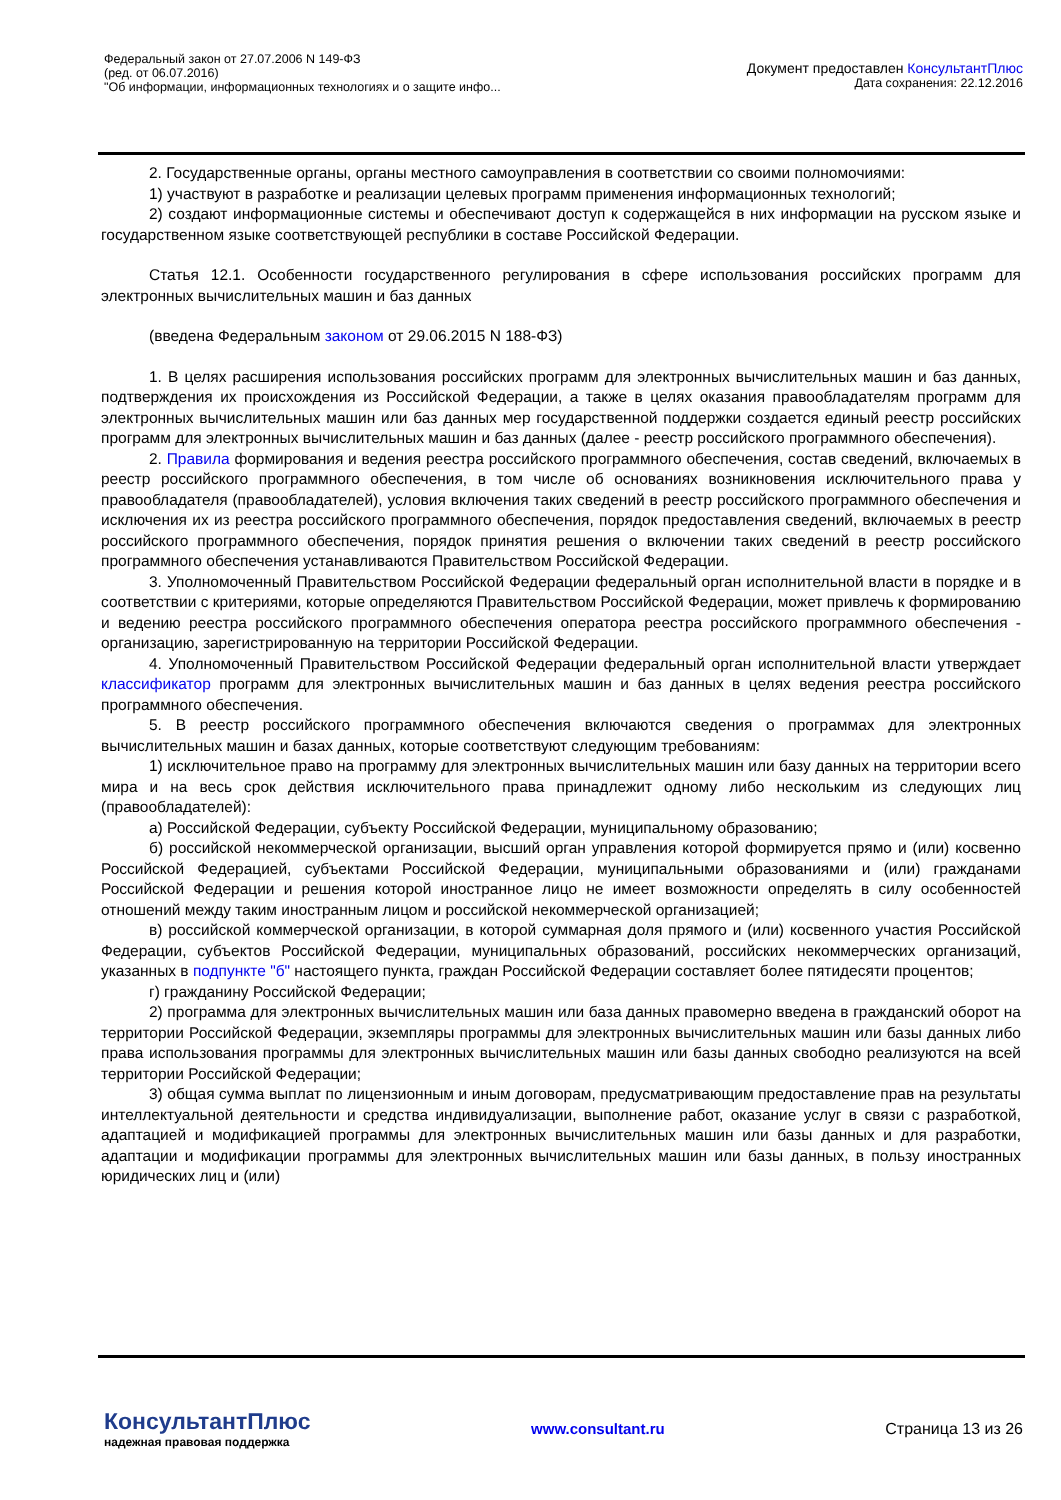Федеральный закон от 27.07.2006 N 149-ФЗ
(ред. от 06.07.2016)
"Об информации, информационных технологиях и о защите инфо...
Документ предоставлен КонсультантПлюс
Дата сохранения: 22.12.2016
2. Государственные органы, органы местного самоуправления в соответствии со своими полномочиями:
1) участвуют в разработке и реализации целевых программ применения информационных технологий;
2) создают информационные системы и обеспечивают доступ к содержащейся в них информации на русском языке и государственном языке соответствующей республики в составе Российской Федерации.
Статья 12.1. Особенности государственного регулирования в сфере использования российских программ для электронных вычислительных машин и баз данных
(введена Федеральным законом от 29.06.2015 N 188-ФЗ)
1. В целях расширения использования российских программ для электронных вычислительных машин и баз данных, подтверждения их происхождения из Российской Федерации, а также в целях оказания правообладателям программ для электронных вычислительных машин или баз данных мер государственной поддержки создается единый реестр российских программ для электронных вычислительных машин и баз данных (далее - реестр российского программного обеспечения).
2. Правила формирования и ведения реестра российского программного обеспечения, состав сведений, включаемых в реестр российского программного обеспечения, в том числе об основаниях возникновения исключительного права у правообладателя (правообладателей), условия включения таких сведений в реестр российского программного обеспечения и исключения их из реестра российского программного обеспечения, порядок предоставления сведений, включаемых в реестр российского программного обеспечения, порядок принятия решения о включении таких сведений в реестр российского программного обеспечения устанавливаются Правительством Российской Федерации.
3. Уполномоченный Правительством Российской Федерации федеральный орган исполнительной власти в порядке и в соответствии с критериями, которые определяются Правительством Российской Федерации, может привлечь к формированию и ведению реестра российского программного обеспечения оператора реестра российского программного обеспечения - организацию, зарегистрированную на территории Российской Федерации.
4. Уполномоченный Правительством Российской Федерации федеральный орган исполнительной власти утверждает классификатор программ для электронных вычислительных машин и баз данных в целях ведения реестра российского программного обеспечения.
5. В реестр российского программного обеспечения включаются сведения о программах для электронных вычислительных машин и базах данных, которые соответствуют следующим требованиям:
1) исключительное право на программу для электронных вычислительных машин или базу данных на территории всего мира и на весь срок действия исключительного права принадлежит одному либо нескольким из следующих лиц (правообладателей):
а) Российской Федерации, субъекту Российской Федерации, муниципальному образованию;
б) российской некоммерческой организации, высший орган управления которой формируется прямо и (или) косвенно Российской Федерацией, субъектами Российской Федерации, муниципальными образованиями и (или) гражданами Российской Федерации и решения которой иностранное лицо не имеет возможности определять в силу особенностей отношений между таким иностранным лицом и российской некоммерческой организацией;
в) российской коммерческой организации, в которой суммарная доля прямого и (или) косвенного участия Российской Федерации, субъектов Российской Федерации, муниципальных образований, российских некоммерческих организаций, указанных в подпункте "б" настоящего пункта, граждан Российской Федерации составляет более пятидесяти процентов;
г) гражданину Российской Федерации;
2) программа для электронных вычислительных машин или база данных правомерно введена в гражданский оборот на территории Российской Федерации, экземпляры программы для электронных вычислительных машин или базы данных либо права использования программы для электронных вычислительных машин или базы данных свободно реализуются на всей территории Российской Федерации;
3) общая сумма выплат по лицензионным и иным договорам, предусматривающим предоставление прав на результаты интеллектуальной деятельности и средства индивидуализации, выполнение работ, оказание услуг в связи с разработкой, адаптацией и модификацией программы для электронных вычислительных машин или базы данных и для разработки, адаптации и модификации программы для электронных вычислительных машин или базы данных, в пользу иностранных юридических лиц и (или)
КонсультантПлюс
надежная правовая поддержка
www.consultant.ru Страница 13 из 26